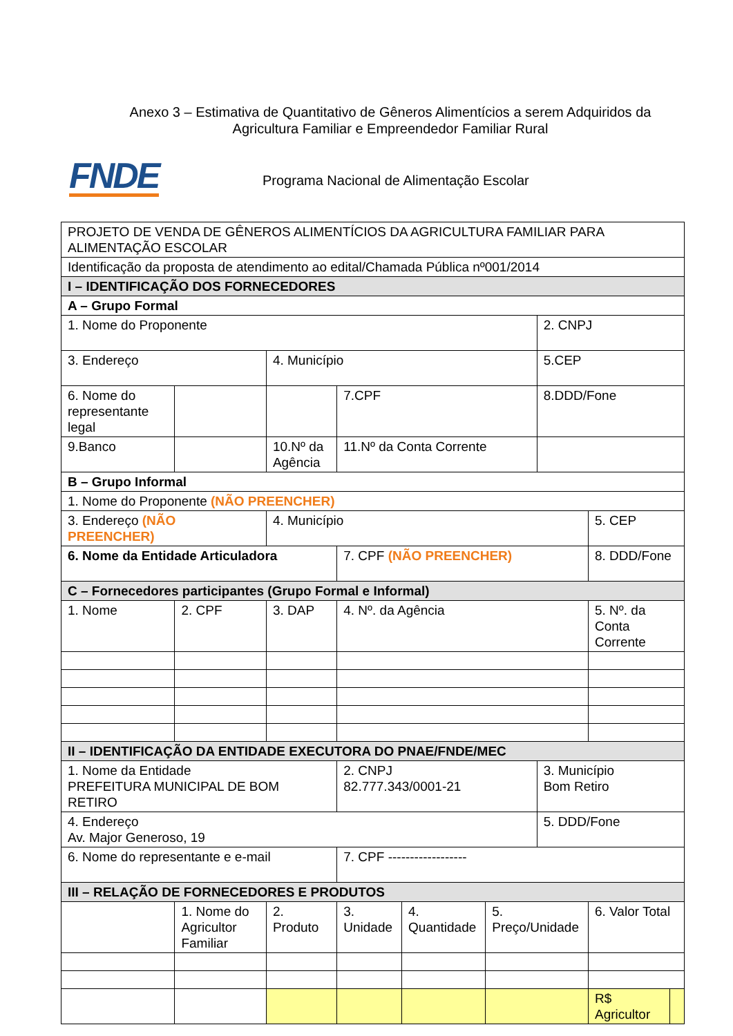Anexo 3 – Estimativa de Quantitativo de Gêneros Alimentícios a serem Adquiridos da Agricultura Familiar e Empreendedor Familiar Rural
FNDE
Programa Nacional de Alimentação Escolar
| PROJETO DE VENDA DE GÊNEROS ALIMENTÍCIOS DA AGRICULTURA FAMILIAR PARA ALIMENTAÇÃO ESCOLAR | | | | | | | | | | |
| Identificação da proposta de atendimento ao edital/Chamada Pública nº001/2014 | | | | | | | | | | |
| I – IDENTIFICAÇÃO DOS FORNECEDORES | | | | | | | | | | |
| A – Grupo Formal | | | | | | | | | | |
| 1. Nome do Proponente | | | | | | | | 2. CNPJ | | |
| 3. Endereço | | | 4. Município | | | | | 5.CEP | | |
| 6. Nome do representante legal | | | | | 7.CPF | | | 8.DDD/Fone | | |
| 9.Banco | | | 10.Nº da Agência | | 11.Nº da Conta Corrente | | | | | |
| B – Grupo Informal | | | | | | | | | | |
| 1. Nome do Proponente (NÃO PREENCHER) | | | | | | | | | | |
| 3. Endereço (NÃO PREENCHER) | | | 4. Município | | | | | | 5. CEP | |
| 6. Nome da Entidade Articuladora | | | | | 7. CPF (NÃO PREENCHER) | | | | 8. DDD/Fone | |
| C – Fornecedores participantes (Grupo Formal e Informal) | | | | | | | | | | |
| 1. Nome | | 2. CPF | | 3. DAP | 4. Nº. da Agência | | | | 5. Nº. da Conta Corrente | |
| II – IDENTIFICAÇÃO DA ENTIDADE EXECUTORA DO PNAE/FNDE/MEC | | | | | | | | | | |
| 1. Nome da Entidade PREFEITURA MUNICIPAL DE BOM RETIRO | | | | | 2. CNPJ 82.777.343/0001-21 | | | 3. Município Bom Retiro | | |
| 4. Endereço Av. Major Generoso, 19 | | | | | | | | 5. DDD/Fone | | |
| 6. Nome do representante e e-mail | | | | | 7. CPF ------------------ | | | | | |
| III – RELAÇÃO DE FORNECEDORES E PRODUTOS | | | | | | | | | | |
| | 1. Nome do Agricultor Familiar | | 2. Produto | | 3. Unidade | 4. Quantidade | 5. Preço/Unidade | | 6. Valor Total | |
| | | | | | | | | | R$ Agricultor | |